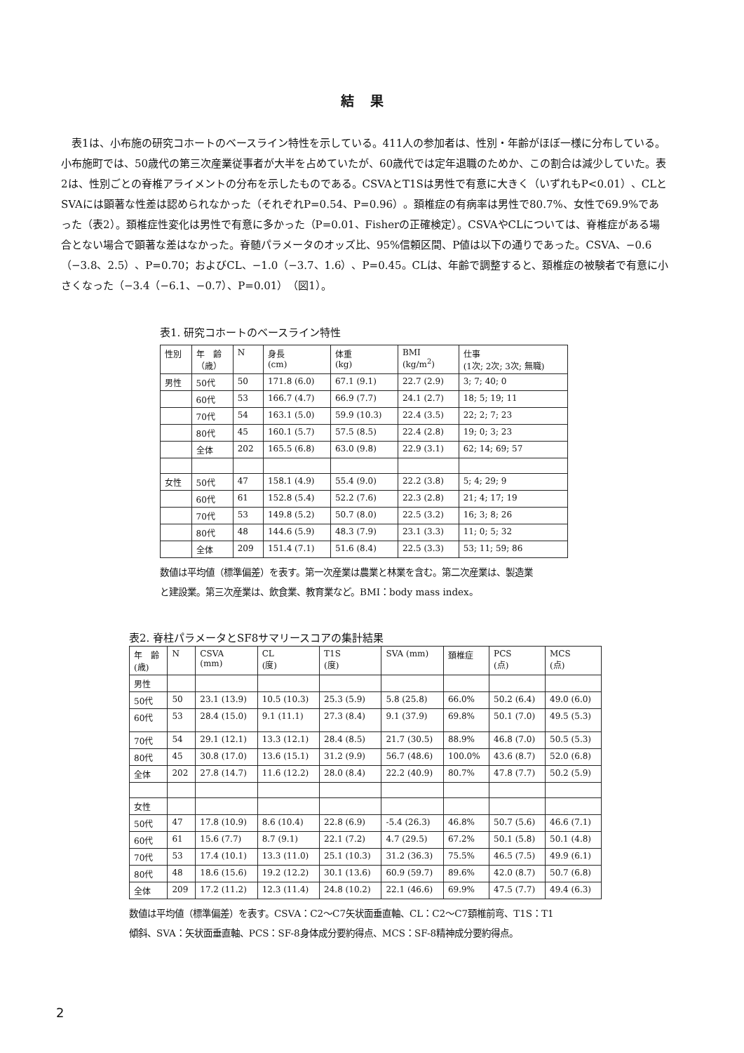結 果
表1は、小布施の研究コホートのベースライン特性を示している。411人の参加者は、性別・年齢がほぼ一様に分布している。小布施町では、50歳代の第三次産業従事者が大半を占めていたが、60歳代では定年退職のためか、この割合は減少していた。表2は、性別ごとの脊椎アライメントの分布を示したものである。CSVAとT1Sは男性で有意に大きく（いずれもP<0.01）、CLとSVAには顕著な性差は認められなかった（それぞれP=0.54、P=0.96）。頚椎症の有病率は男性で80.7%、女性で69.9%であった（表2）。頚椎症性変化は男性で有意に多かった（P=0.01、Fisherの正確検定）。CSVAやCLについては、脊椎症がある場合とない場合で顕著な差はなかった。脊髄パラメータのオッズ比、95%信頼区間、P値は以下の通りであった。CSVA、−0.6（−3.8、2.5）、P=0.70；およびCL、−1.0（−3.7、1.6）、P=0.45。CLは、年齢で調整すると、頚椎症の被験者で有意に小さくなった（−3.4（−6.1、−0.7）、P=0.01）（図1）。
表1. 研究コホートのベースライン特性
| 性別 | 年 齢 （歳） | N | 身長 (cm) | 体重 (kg) | BMI (kg/m<sup>2</sup>) | 仕事 (1次; 2次; 3次; 無職) |
| 男性 | 50代 | 50 | 171.8 (6.0) | 67.1 (9.1) | 22.7 (2.9) | 3; 7; 40; 0 |
| | 60代 | 53 | 166.7 (4.7) | 66.9 (7.7) | 24.1 (2.7) | 18; 5; 19; 11 |
| | 70代 | 54 | 163.1 (5.0) | 59.9 (10.3) | 22.4 (3.5) | 22; 2; 7; 23 |
| | 80代 | 45 | 160.1 (5.7) | 57.5 (8.5) | 22.4 (2.8) | 19; 0; 3; 23 |
| | 全体 | 202 | 165.5 (6.8) | 63.0 (9.8) | 22.9 (3.1) | 62; 14; 69; 57 |
| 女性 | 50代 | 47 | 158.1 (4.9) | 55.4 (9.0) | 22.2 (3.8) | 5; 4; 29; 9 |
| | 60代 | 61 | 152.8 (5.4) | 52.2 (7.6) | 22.3 (2.8) | 21; 4; 17; 19 |
| | 70代 | 53 | 149.8 (5.2) | 50.7 (8.0) | 22.5 (3.2) | 16; 3; 8; 26 |
| | 80代 | 48 | 144.6 (5.9) | 48.3 (7.9) | 23.1 (3.3) | 11; 0; 5; 32 |
| | 全体 | 209 | 151.4 (7.1) | 51.6 (8.4) | 22.5 (3.3) | 53; 11; 59; 86 |
数値は平均値（標準偏差）を表す。第一次産業は農業と林業を含む。第二次産業は、製造業
と建設業。第三次産業は、飲食業、教育業など。BMI：body mass index。
表2. 脊柱パラメータとSF8サマリースコアの集計結果
| 年 齢 (歳) | N | CSVA (mm) | CL (度) | T1S (度) | SVA (mm) | 頚椎症 | PCS (点) | MCS (点) |
| 男性 | | | | | | | | |
| 50代 | 50 | 23.1 (13.9) | 10.5 (10.3) | 25.3 (5.9) | 5.8 (25.8) | 66.0% | 50.2 (6.4) | 49.0 (6.0) |
| 60代 | 53 | 28.4 (15.0) | 9.1 (11.1) | 27.3 (8.4) | 9.1 (37.9) | 69.8% | 50.1 (7.0) | 49.5 (5.3) |
| 70代 | 54 | 29.1 (12.1) | 13.3 (12.1) | 28.4 (8.5) | 21.7 (30.5) | 88.9% | 46.8 (7.0) | 50.5 (5.3) |
| 80代 | 45 | 30.8 (17.0) | 13.6 (15.1) | 31.2 (9.9) | 56.7 (48.6) | 100.0% | 43.6 (8.7) | 52.0 (6.8) |
| 全体 | 202 | 27.8 (14.7) | 11.6 (12.2) | 28.0 (8.4) | 22.2 (40.9) | 80.7% | 47.8 (7.7) | 50.2 (5.9) |
| 女性 | | | | | | | | |
| 50代 | 47 | 17.8 (10.9) | 8.6 (10.4) | 22.8 (6.9) | -5.4 (26.3) | 46.8% | 50.7 (5.6) | 46.6 (7.1) |
| 60代 | 61 | 15.6 (7.7) | 8.7 (9.1) | 22.1 (7.2) | 4.7 (29.5) | 67.2% | 50.1 (5.8) | 50.1 (4.8) |
| 70代 | 53 | 17.4 (10.1) | 13.3 (11.0) | 25.1 (10.3) | 31.2 (36.3) | 75.5% | 46.5 (7.5) | 49.9 (6.1) |
| 80代 | 48 | 18.6 (15.6) | 19.2 (12.2) | 30.1 (13.6) | 60.9 (59.7) | 89.6% | 42.0 (8.7) | 50.7 (6.8) |
| 全体 | 209 | 17.2 (11.2) | 12.3 (11.4) | 24.8 (10.2) | 22.1 (46.6) | 69.9% | 47.5 (7.7) | 49.4 (6.3) |
数値は平均値（標準偏差）を表す。CSVA：C2〜C7矢状面垂直軸、CL：C2〜C7頚椎前弯、T1S：T1
傾斜、SVA：矢状面垂直軸、PCS：SF-8身体成分要約得点、MCS：SF-8精神成分要約得点。
2